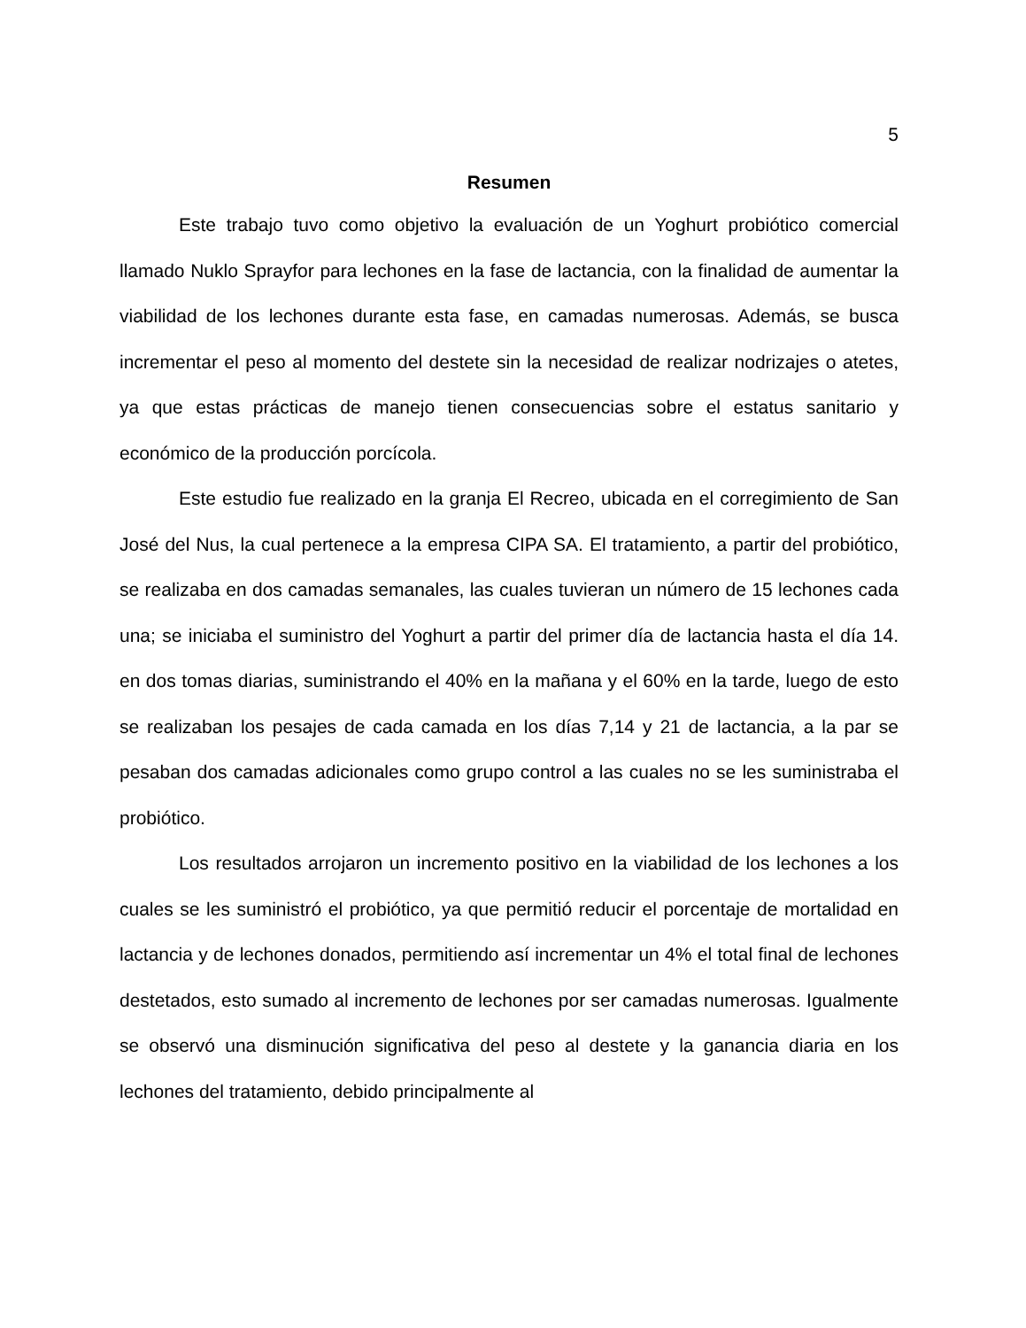5
Resumen
Este trabajo tuvo como objetivo la evaluación de un Yoghurt probiótico comercial llamado Nuklo Sprayfor para lechones en la fase de lactancia, con la finalidad de aumentar la viabilidad de los lechones durante esta fase, en camadas numerosas. Además, se busca incrementar el peso al momento del destete sin la necesidad de realizar nodrizajes o atetes, ya que estas prácticas de manejo tienen consecuencias sobre el estatus sanitario y económico de la producción porcícola.
Este estudio fue realizado en la granja El Recreo, ubicada en el corregimiento de San José del Nus, la cual pertenece a la empresa CIPA SA. El tratamiento, a partir del probiótico, se realizaba en dos camadas semanales, las cuales tuvieran un número de 15 lechones cada una; se iniciaba el suministro del Yoghurt a partir del primer día de lactancia hasta el día 14. en dos tomas diarias, suministrando el 40% en la mañana y el 60% en la tarde, luego de esto se realizaban los pesajes de cada camada en los días 7,14 y 21 de lactancia, a la par se pesaban dos camadas adicionales como grupo control a las cuales no se les suministraba el probiótico.
Los resultados arrojaron un incremento positivo en la viabilidad de los lechones a los cuales se les suministró el probiótico, ya que permitió reducir el porcentaje de mortalidad en lactancia y de lechones donados, permitiendo así incrementar un 4% el total final de lechones destetados, esto sumado al incremento de lechones por ser camadas numerosas. Igualmente se observó una disminución significativa del peso al destete y la ganancia diaria en los lechones del tratamiento, debido principalmente al